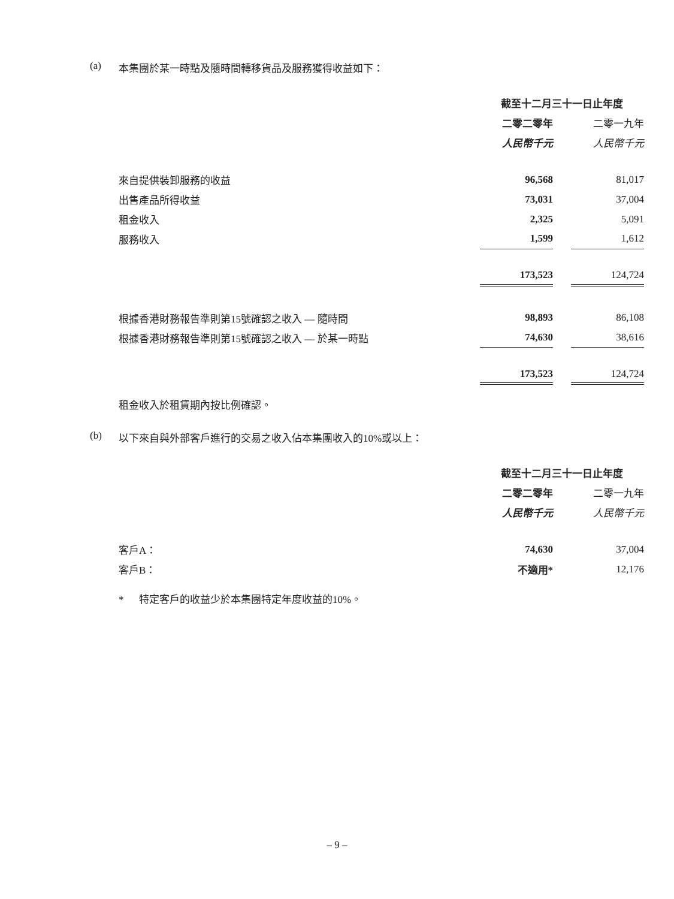(a) 本集團於某一時點及隨時間轉移貨品及服務獲得收益如下：
| | 截至十二月三十一日止年度 | | |
| | 二零二零年 | | 二零一九年 |
| | 人民幣千元 | | 人民幣千元 |
| 來自提供裝卸服務的收益 | 96,568 | | 81,017 |
| 出售產品所得收益 | 73,031 | | 37,004 |
| 租金收入 | 2,325 | | 5,091 |
| 服務收入 | 1,599 | | 1,612 |
| | 173,523 | | 124,724 |
| 根據香港財務報告準則第15號確認之收入 — 隨時間 | 98,893 | | 86,108 |
| 根據香港財務報告準則第15號確認之收入 — 於某一時點 | 74,630 | | 38,616 |
| | 173,523 | | 124,724 |
租金收入於租賃期內按比例確認。
(b) 以下來自與外部客戶進行的交易之收入佔本集團收入的10%或以上：
| | 截至十二月三十一日止年度 | | |
| | 二零二零年 | | 二零一九年 |
| | 人民幣千元 | | 人民幣千元 |
| 客戶A： | 74,630 | | 37,004 |
| 客戶B： | 不適用* | | 12,176 |
* 特定客戶的收益少於本集團特定年度收益的10%。
– 9 –